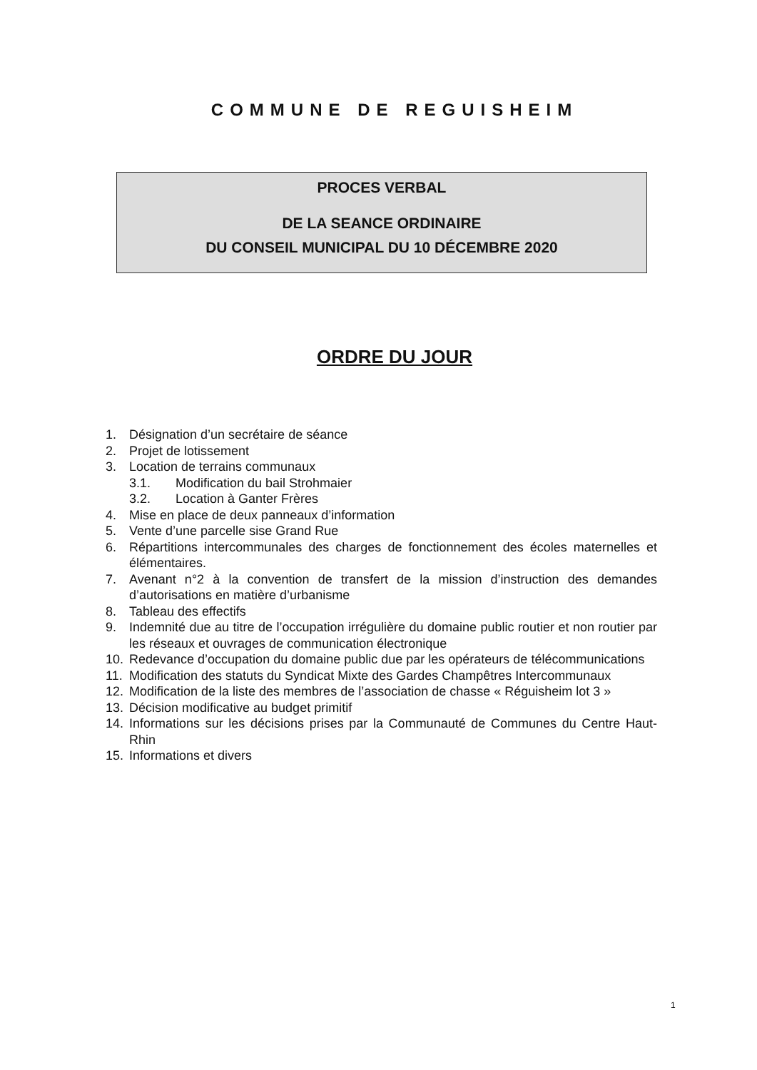COMMUNE DE REGUISHEIM
PROCES VERBAL
DE LA SEANCE ORDINAIRE
DU CONSEIL MUNICIPAL DU 10 DÉCEMBRE 2020
ORDRE DU JOUR
1. Désignation d’un secrétaire de séance
2. Projet de lotissement
3. Location de terrains communaux
3.1. Modification du bail Strohmaier
3.2. Location à Ganter Frères
4. Mise en place de deux panneaux d’information
5. Vente d’une parcelle sise Grand Rue
6. Répartitions intercommunales des charges de fonctionnement des écoles maternelles et élémentaires.
7. Avenant n°2 à la convention de transfert de la mission d’instruction des demandes d’autorisations en matière d’urbanisme
8. Tableau des effectifs
9. Indemnité due au titre de l’occupation irrégulière du domaine public routier et non routier par les réseaux et ouvrages de communication électronique
10. Redevance d’occupation du domaine public due par les opérateurs de télécommunications
11. Modification des statuts du Syndicat Mixte des Gardes Champêtres Intercommunaux
12. Modification de la liste des membres de l’association de chasse « Réguisheim lot 3 »
13. Décision modificative au budget primitif
14. Informations sur les décisions prises par la Communauté de Communes du Centre Haut-Rhin
15. Informations et divers
1